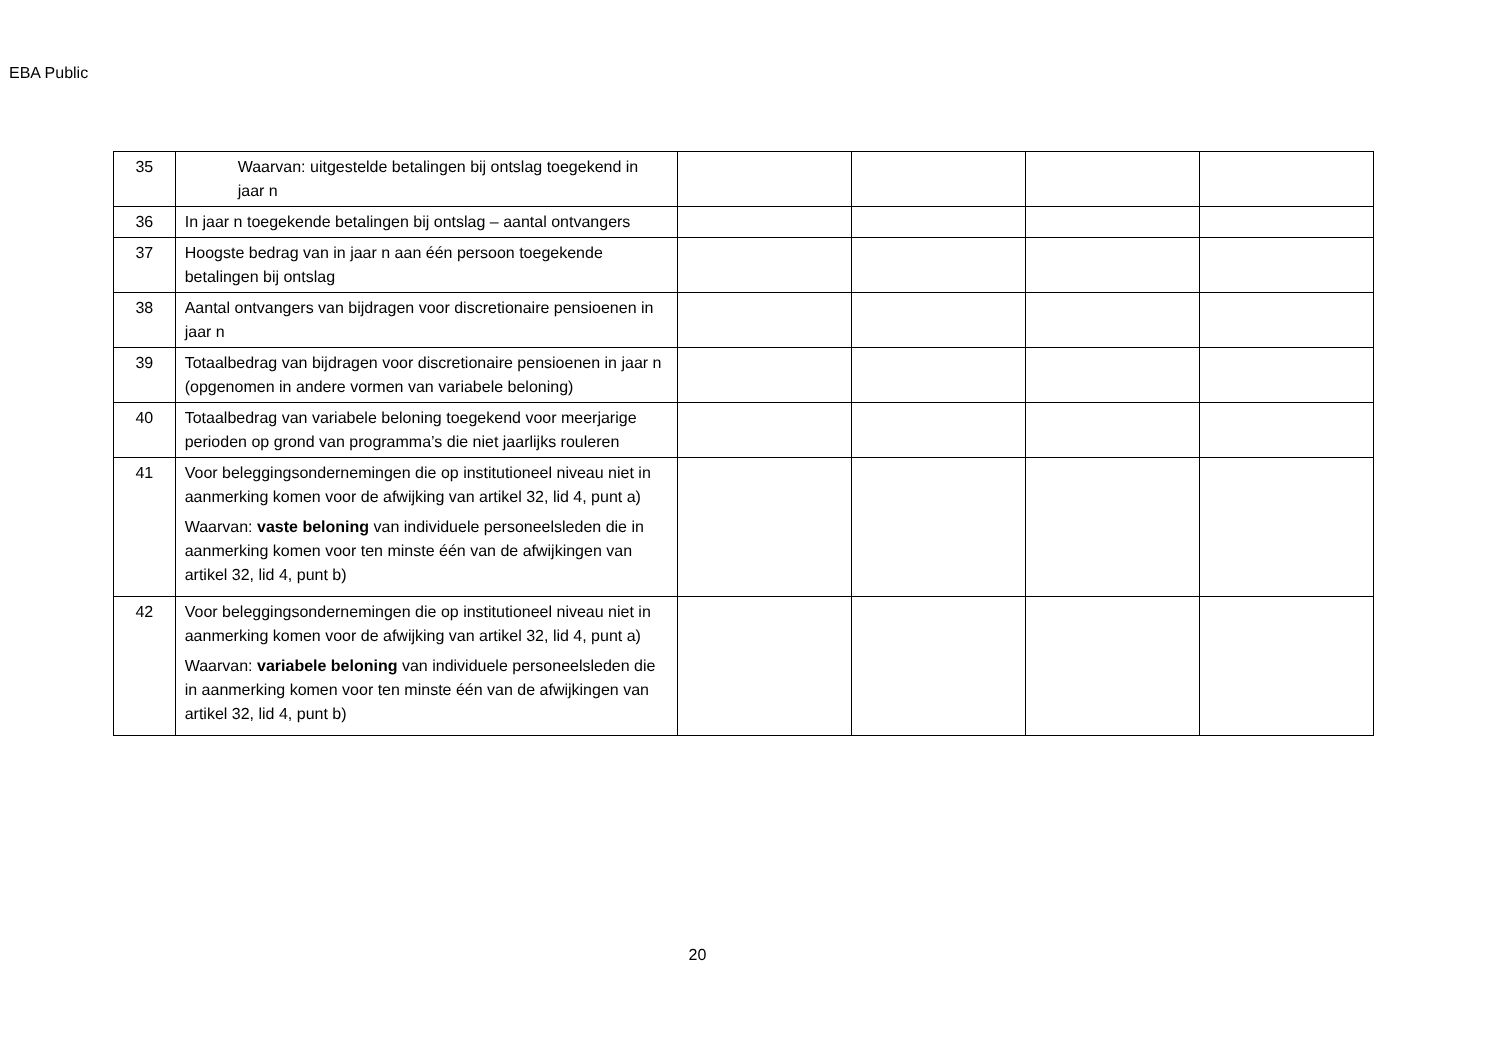EBA Public
| 35 | Waarvan: uitgestelde betalingen bij ontslag toegekend in jaar n | | | | |
| 36 | In jaar n toegekende betalingen bij ontslag – aantal ontvangers | | | | |
| 37 | Hoogste bedrag van in jaar n aan één persoon toegekende betalingen bij ontslag | | | | |
| 38 | Aantal ontvangers van bijdragen voor discretionaire pensioenen in jaar n | | | | |
| 39 | Totaalbedrag van bijdragen voor discretionaire pensioenen in jaar n (opgenomen in andere vormen van variabele beloning) | | | | |
| 40 | Totaalbedrag van variabele beloning toegekend voor meerjarige perioden op grond van programma’s die niet jaarlijks rouleren | | | | |
| 41 | Voor beleggingsondernemingen die op institutioneel niveau niet in aanmerking komen voor de afwijking van artikel 32, lid 4, punt a) Waarvan: vaste beloning van individuele personeelsleden die in aanmerking komen voor ten minste één van de afwijkingen van artikel 32, lid 4, punt b) | | | | |
| 42 | Voor beleggingsondernemingen die op institutioneel niveau niet in aanmerking komen voor de afwijking van artikel 32, lid 4, punt a) Waarvan: variabele beloning van individuele personeelsleden die in aanmerking komen voor ten minste één van de afwijkingen van artikel 32, lid 4, punt b) | | | | |
20